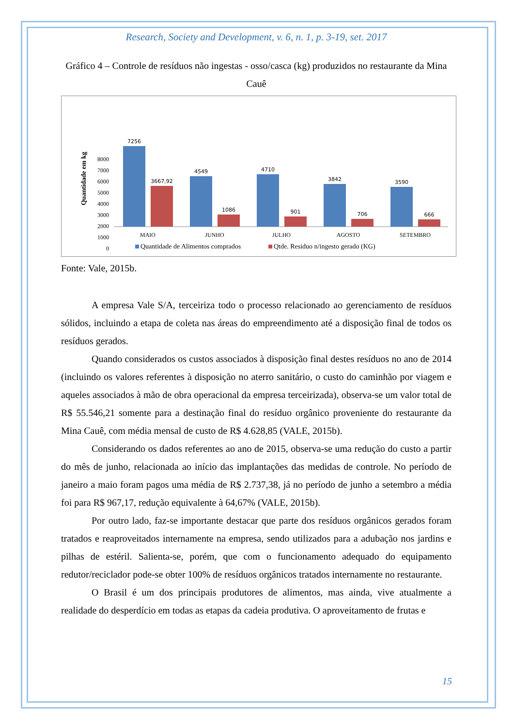Research, Society and Development, v. 6, n. 1, p. 3-19, set. 2017
Gráfico 4 – Controle de resíduos não ingestas - osso/casca (kg) produzidos no restaurante da Mina Cauê
Quantidade em kg
8000
7000
6000
5000
4000
3000
2000
1000
0
7256
3667,92
4549
1086
4710
901
3842
706
3590
666
MAIO
JUNHO
JULHO
AGOSTO
SETEMBRO
Quantidade de Alimentos comprados
Qtde. Residuo n/ingesto gerado (KG)
Fonte: Vale, 2015b.
A empresa Vale S/A, terceiriza todo o processo relacionado ao gerenciamento de resíduos sólidos, incluindo a etapa de coleta nas áreas do empreendimento até a disposição final de todos os resíduos gerados.
Quando considerados os custos associados à disposição final destes resíduos no ano de 2014 (incluindo os valores referentes à disposição no aterro sanitário, o custo do caminhão por viagem e aqueles associados à mão de obra operacional da empresa terceirizada), observa-se um valor total de R$ 55.546,21 somente para a destinação final do resíduo orgânico proveniente do restaurante da Mina Cauê, com média mensal de custo de R$ 4.628,85 (VALE, 2015b).
Considerando os dados referentes ao ano de 2015, observa-se uma redução do custo a partir do mês de junho, relacionada ao início das implantações das medidas de controle. No período de janeiro a maio foram pagos uma média de R$ 2.737,38, já no período de junho a setembro a média foi para R$ 967,17, redução equivalente à 64,67% (VALE, 2015b).
Por outro lado, faz-se importante destacar que parte dos resíduos orgânicos gerados foram tratados e reaproveitados internamente na empresa, sendo utilizados para a adubação nos jardins e pilhas de estéril. Salienta-se, porém, que com o funcionamento adequado do equipamento redutor/reciclador pode-se obter 100% de resíduos orgânicos tratados internamente no restaurante.
O Brasil é um dos principais produtores de alimentos, mas ainda, vive atualmente a realidade do desperdício em todas as etapas da cadeia produtiva. O aproveitamento de frutas e
15